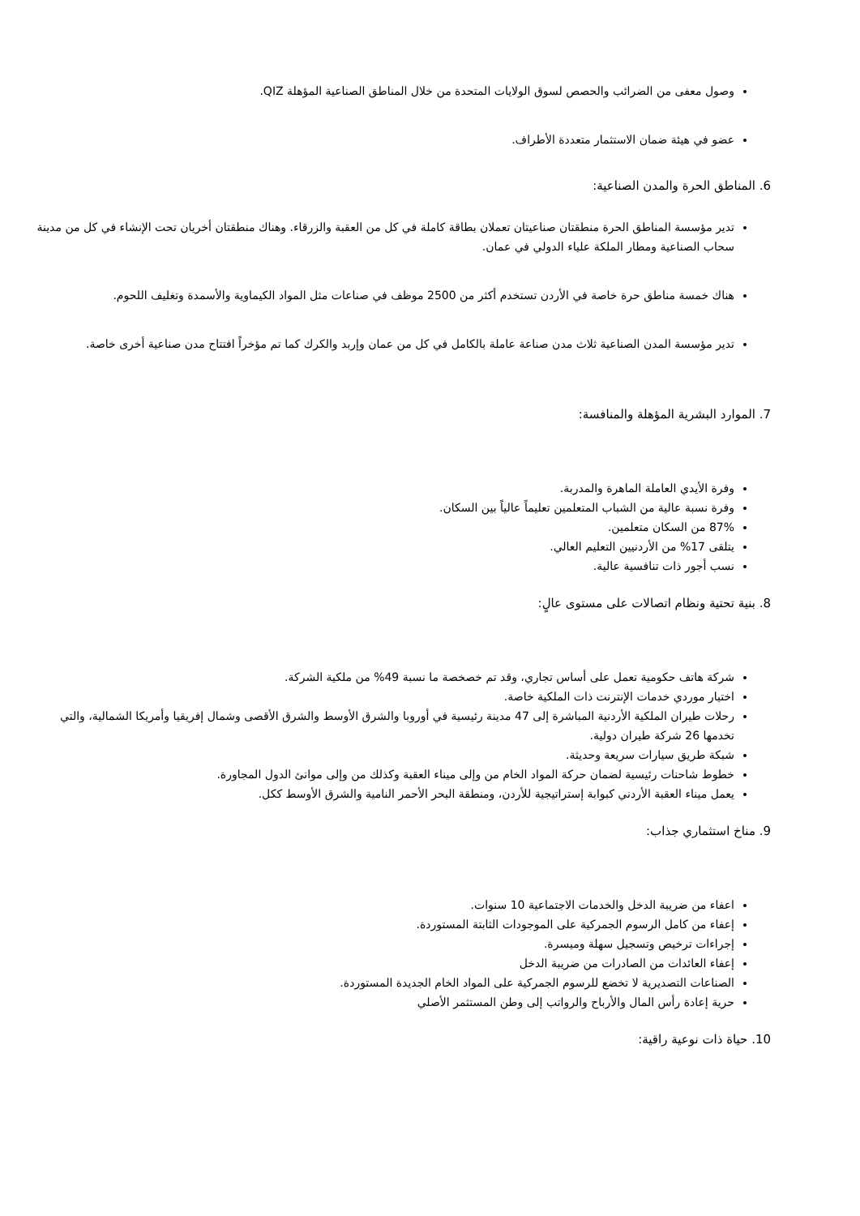وصول معفى من الضرائب والحصص لسوق الولايات المتحدة من خلال المناطق الصناعية المؤهلة QIZ.
عضو في هيئة ضمان الاستثمار متعددة الأطراف.
6. المناطق الحرة والمدن الصناعية:
تدير مؤسسة المناطق الحرة منطقتان صناعيتان تعملان بطاقة كاملة في كل من العقبة والزرقاء. وهناك منطقتان أخريان تحت الإنشاء في كل من مدينة سحاب الصناعية ومطار الملكة علياء الدولي في عمان.
هناك خمسة مناطق حرة خاصة في الأردن تستخدم أكثر من 2500 موظف في صناعات مثل المواد الكيماوية والأسمدة وتغليف اللحوم.
تدير مؤسسة المدن الصناعية ثلاث مدن صناعة عاملة بالكامل في كل من عمان وإربد والكرك كما تم مؤخراً افتتاح مدن صناعية أخرى خاصة.
7. الموارد البشرية المؤهلة والمنافسة:
وفرة الأيدي العاملة الماهرة والمدربة.
وفرة نسبة عالية من الشباب المتعلمين تعليماً عالياً بين السكان.
87% من السكان متعلمين.
يتلقى 17% من الأردنيين التعليم العالي.
نسب أجور ذات تنافسية عالية.
8. بنية تحتية ونظام اتصالات على مستوى عالٍ:
شركة هاتف حكومية تعمل على أساس تجاري، وقد تم خصخصة ما نسبة 49% من ملكية الشركة.
اختيار موردي خدمات الإنترنت ذات الملكية خاصة.
رحلات طيران الملكية الأردنية المباشرة إلى 47 مدينة رئيسية في أوروبا والشرق الأوسط والشرق الأقصى وشمال إفريقيا وأمريكا الشمالية، والتي تخدمها 26 شركة طيران دولية.
شبكة طريق سيارات سريعة وحديثة.
خطوط شاحنات رئيسية لضمان حركة المواد الخام من وإلى ميناء العقبة وكذلك من وإلى موانئ الدول المجاورة.
يعمل ميناء العقبة الأردني كبوابة إستراتيجية للأردن، ومنطقة البحر الأحمر النامية والشرق الأوسط ككل.
9. مناخ استثماري جذاب:
اعفاء من ضريبة الدخل والخدمات الاجتماعية 10 سنوات.
إعفاء من كامل الرسوم الجمركية على الموجودات الثابتة المستوردة.
إجراءات ترخيص وتسجيل سهلة وميسرة.
إعفاء العائدات من الصادرات من ضريبة الدخل
الصناعات التصديرية لا تخضع للرسوم الجمركية على المواد الخام الجديدة المستوردة.
حرية إعادة رأس المال والأرباح والرواتب إلى وطن المستثمر الأصلي
10. حياة ذات نوعية راقية: